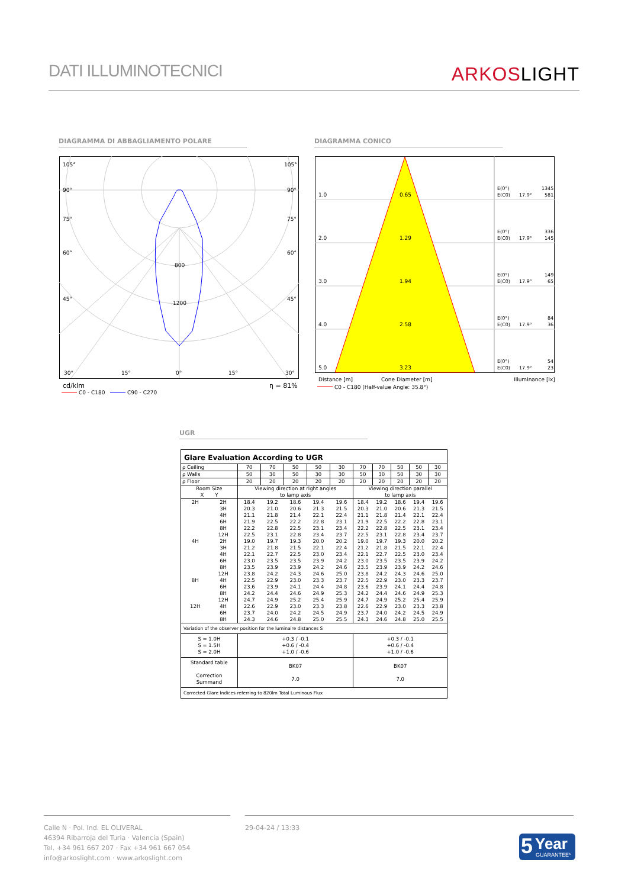DATI ILLUMINOTECNICI
ARKOSLIGHT
DIAGRAMMA DI ABBAGLIAMENTO POLARE DIAGRAMMA CONICO
105°
105°
90°
90°
75°
75°
60°
60°
45°
45°
800
1200
30°
15°
0°
15°
30°
cd/klm
η = 81%
C0 - C180
C90 - C270
1.0
0.65
2.0
1.29
3.0
1.94
4.0
2.58
5.0
3.23
E(0°)
1345
E(C0)
17.9°
581
E(0°)
336
E(C0)
17.9°
145
E(0°)
149
E(C0)
17.9°
65
E(0°)
84
E(C0)
17.9°
36
E(0°)
54
E(C0)
17.9°
23
Distance [m]
Cone Diameter [m]
Illuminance [lx]
C0 - C180 (Half-value Angle: 35.8°)
UGR
| Glare Evaluation According to UGR | | | | | | | | | | | |
| ρ Ceiling | | 70 | 70 | 50 | 50 | 30 | 70 | 70 | 50 | 50 | 30 |
| ρ Walls | | 50 | 30 | 50 | 30 | 30 | 50 | 30 | 50 | 30 | 30 |
| ρ Floor | | 20 | 20 | 20 | 20 | 20 | 20 | 20 | 20 | 20 | 20 |
| Room Size X Y | | Viewing direction at right angles to lamp axis | | | | | Viewing direction parallel to lamp axis | | | | |
| 2H | 2H | 18.4 | 19.2 | 18.6 | 19.4 | 19.6 | 18.4 | 19.2 | 18.6 | 19.4 | 19.6 |
| | 3H | 20.3 | 21.0 | 20.6 | 21.3 | 21.5 | 20.3 | 21.0 | 20.6 | 21.3 | 21.5 |
| | 4H | 21.1 | 21.8 | 21.4 | 22.1 | 22.4 | 21.1 | 21.8 | 21.4 | 22.1 | 22.4 |
| | 6H | 21.9 | 22.5 | 22.2 | 22.8 | 23.1 | 21.9 | 22.5 | 22.2 | 22.8 | 23.1 |
| | 8H | 22.2 | 22.8 | 22.5 | 23.1 | 23.4 | 22.2 | 22.8 | 22.5 | 23.1 | 23.4 |
| | 12H | 22.5 | 23.1 | 22.8 | 23.4 | 23.7 | 22.5 | 23.1 | 22.8 | 23.4 | 23.7 |
| 4H | 2H | 19.0 | 19.7 | 19.3 | 20.0 | 20.2 | 19.0 | 19.7 | 19.3 | 20.0 | 20.2 |
| | 3H | 21.2 | 21.8 | 21.5 | 22.1 | 22.4 | 21.2 | 21.8 | 21.5 | 22.1 | 22.4 |
| | 4H | 22.1 | 22.7 | 22.5 | 23.0 | 23.4 | 22.1 | 22.7 | 22.5 | 23.0 | 23.4 |
| | 6H | 23.0 | 23.5 | 23.5 | 23.9 | 24.2 | 23.0 | 23.5 | 23.5 | 23.9 | 24.2 |
| | 8H | 23.5 | 23.9 | 23.9 | 24.2 | 24.6 | 23.5 | 23.9 | 23.9 | 24.2 | 24.6 |
| | 12H | 23.8 | 24.2 | 24.3 | 24.6 | 25.0 | 23.8 | 24.2 | 24.3 | 24.6 | 25.0 |
| 8H | 4H | 22.5 | 22.9 | 23.0 | 23.3 | 23.7 | 22.5 | 22.9 | 23.0 | 23.3 | 23.7 |
| | 6H | 23.6 | 23.9 | 24.1 | 24.4 | 24.8 | 23.6 | 23.9 | 24.1 | 24.4 | 24.8 |
| | 8H | 24.2 | 24.4 | 24.6 | 24.9 | 25.3 | 24.2 | 24.4 | 24.6 | 24.9 | 25.3 |
| | 12H | 24.7 | 24.9 | 25.2 | 25.4 | 25.9 | 24.7 | 24.9 | 25.2 | 25.4 | 25.9 |
| 12H | 4H | 22.6 | 22.9 | 23.0 | 23.3 | 23.8 | 22.6 | 22.9 | 23.0 | 23.3 | 23.8 |
| | 6H | 23.7 | 24.0 | 24.2 | 24.5 | 24.9 | 23.7 | 24.0 | 24.2 | 24.5 | 24.9 |
| | 8H | 24.3 | 24.6 | 24.8 | 25.0 | 25.5 | 24.3 | 24.6 | 24.8 | 25.0 | 25.5 |
| Variation of the observer position for the luminaire distances S | | | | | | | | | | | |
| S = 1.0H S = 1.5H S = 2.0H | | +0.3 / -0.1 +0.6 / -0.4 +1.0 / -0.6 | | | | | +0.3 / -0.1 +0.6 / -0.4 +1.0 / -0.6 | | | | |
| Standard table Correction Summand | | BK07 7.0 | | | | | BK07 7.0 | | | | |
| Corrected Glare Indices referring to 820lm Total Luminous Flux | | | | | | | | | | | |
Calle N · Pol. Ind. EL OLIVERAL
46394 Ribarroja del Turia · Valencia (Spain)
Tel. +34 961 667 207 · Fax +34 961 667 054
info@arkoslight.com · www.arkoslight.com
29-04-24 / 13:33
5 Year
GUARANTEE*